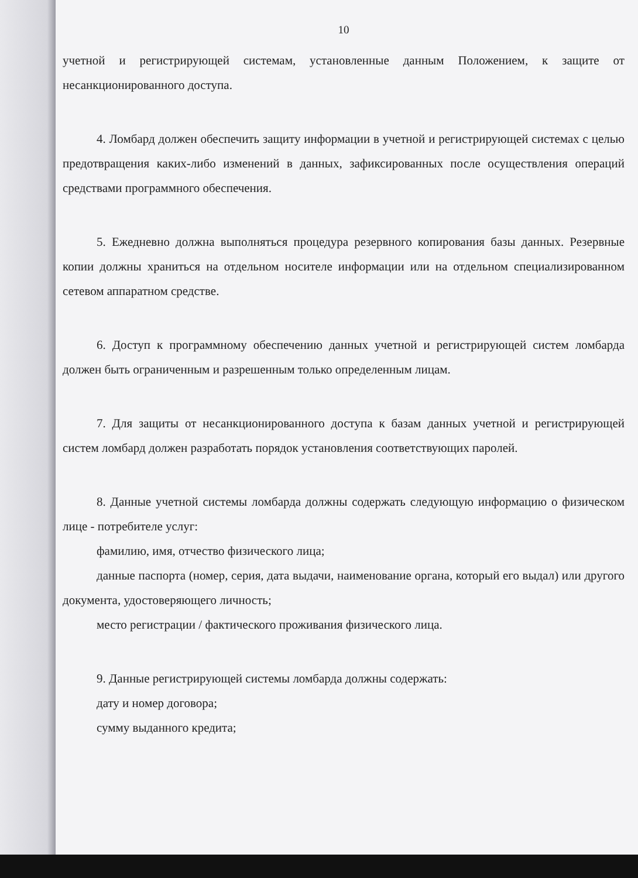10
учетной и регистрирующей системам, установленные данным Положением, к защите от несанкционированного доступа.
4. Ломбард должен обеспечить защиту информации в учетной и регистрирующей системах с целью предотвращения каких-либо изменений в данных, зафиксированных после осуществления операций средствами программного обеспечения.
5. Ежедневно должна выполняться процедура резервного копирования базы данных. Резервные копии должны храниться на отдельном носителе информации или на отдельном специализированном сетевом аппаратном средстве.
6. Доступ к программному обеспечению данных учетной и регистрирующей систем ломбарда должен быть ограниченным и разрешенным только определенным лицам.
7. Для защиты от несанкционированного доступа к базам данных учетной и регистрирующей систем ломбард должен разработать порядок установления соответствующих паролей.
8. Данные учетной системы ломбарда должны содержать следующую информацию о физическом лице - потребителе услуг:
фамилию, имя, отчество физического лица;
данные паспорта (номер, серия, дата выдачи, наименование органа, который его выдал) или другого документа, удостоверяющего личность;
место регистрации / фактического проживания физического лица.
9. Данные регистрирующей системы ломбарда должны содержать:
дату и номер договора;
сумму выданного кредита;